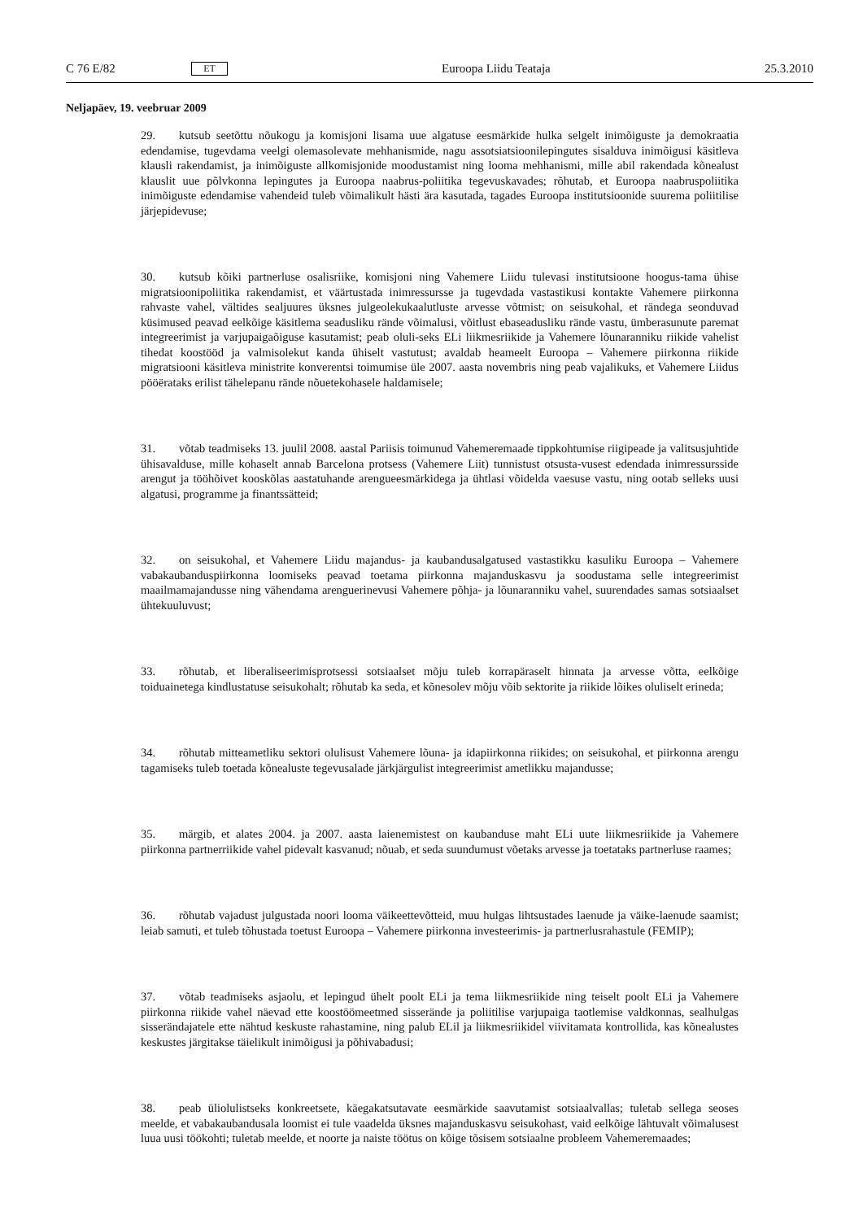C 76 E/82 ET Euroopa Liidu Teataja 25.3.2010
Neljapäev, 19. veebruar 2009
29. kutsub seetõttu nõukogu ja komisjoni lisama uue algatuse eesmärkide hulka selgelt inimõiguste ja demokraatia edendamise, tugevdama veelgi olemasolevate mehhanismide, nagu assotsiatsioonilepingutes sisalduva inimõigusi käsitleva klausli rakendamist, ja inimõiguste allkomisjonide moodustamist ning looma mehhanismi, mille abil rakendada kõnealust klauslit uue põlvkonna lepingutes ja Euroopa naabrus-poliitika tegevuskavades; rõhutab, et Euroopa naabruspoliitika inimõiguste edendamise vahendeid tuleb võimalikult hästi ära kasutada, tagades Euroopa institutsioonide suurema poliitilise järjepidevuse;
30. kutsub kõiki partnerluse osalisriike, komisjoni ning Vahemere Liidu tulevasi institutsioone hoogus-tama ühise migratsioonipoliitika rakendamist, et väärtustada inimressursse ja tugevdada vastastikusi kontakte Vahemere piirkonna rahvaste vahel, vältides sealjuures üksnes julgeolekukaalutluste arvesse võtmist; on seisukohal, et rändega seonduvad küsimused peavad eelkõige käsitlema seadusliku rände võimalusi, võitlust ebaseadusliku rände vastu, ümberasunute paremat integreerimist ja varjupaigaõiguse kasutamist; peab oluli-seks ELi liikmesriikide ja Vahemere lõunaranniku riikide vahelist tihedat koostööd ja valmisolekut kanda ühiselt vastutust; avaldab heameelt Euroopa – Vahemere piirkonna riikide migratsiooni käsitleva ministrite konverentsi toimumise üle 2007. aasta novembris ning peab vajalikuks, et Vahemere Liidus pööërataks erilist tähelepanu rände nõuetekohasele haldamisele;
31. võtab teadmiseks 13. juulil 2008. aastal Pariisis toimunud Vahemeremaade tippkohtumise riigipeade ja valitsusjuhtide ühisavalduse, mille kohaselt annab Barcelona protsess (Vahemere Liit) tunnistust otsusta-vusest edendada inimressursside arengut ja tööhõivet kooskõlas aastatuhande arengueesmärkidega ja ühtlasi võidelda vaesuse vastu, ning ootab selleks uusi algatusi, programme ja finantssätteid;
32. on seisukohal, et Vahemere Liidu majandus- ja kaubandusalgatused vastastikku kasuliku Euroopa – Vahemere vabakaubanduspiirkonna loomiseks peavad toetama piirkonna majanduskasvu ja soodustama selle integreerimist maailmamajandusse ning vähendama arenguerinevusi Vahemere põhja- ja lõunaranniku vahel, suurendades samas sotsiaalset ühtekuuluvust;
33. rõhutab, et liberaliseerimisprotsessi sotsiaalset mõju tuleb korrapäraselt hinnata ja arvesse võtta, eelkõige toiduainetega kindlustatuse seisukohalt; rõhutab ka seda, et kõnesolev mõju võib sektorite ja riikide lõikes oluliselt erineda;
34. rõhutab mitteametliku sektori olulisust Vahemere lõuna- ja idapiirkonna riikides; on seisukohal, et piirkonna arengu tagamiseks tuleb toetada kõnealuste tegevusalade järkjärgulist integreerimist ametlikku majandusse;
35. märgib, et alates 2004. ja 2007. aasta laienemistest on kaubanduse maht ELi uute liikmesriikide ja Vahemere piirkonna partnerriikide vahel pidevalt kasvanud; nõuab, et seda suundumust võetaks arvesse ja toetataks partnerluse raames;
36. rõhutab vajadust julgustada noori looma väikeettevõtteid, muu hulgas lihtsustades laenude ja väike-laenude saamist; leiab samuti, et tuleb tõhustada toetust Euroopa – Vahemere piirkonna investeerimis- ja partnerlusrahastule (FEMIP);
37. võtab teadmiseks asjaolu, et lepingud ühelt poolt ELi ja tema liikmesriikide ning teiselt poolt ELi ja Vahemere piirkonna riikide vahel näevad ette koostöömeetmed sisserände ja poliitilise varjupaiga taotlemise valdkonnas, sealhulgas sisserändajatele ette nähtud keskuste rahastamine, ning palub ELil ja liikmesriikidel viivitamata kontrollida, kas kõnealustes keskustes järgitakse täielikult inimõigusi ja põhivabadusi;
38. peab üliolulistseks konkreetsete, käegakatsutavate eesmärkide saavutamist sotsiaalvallas; tuletab sellega seoses meelde, et vabakaubandusala loomist ei tule vaadelda üksnes majanduskasvu seisukohast, vaid eelkõige lähtuvalt võimalusest luua uusi töökohti; tuletab meelde, et noorte ja naiste töötus on kõige tõsisem sotsiaalne probleem Vahemeremaades;